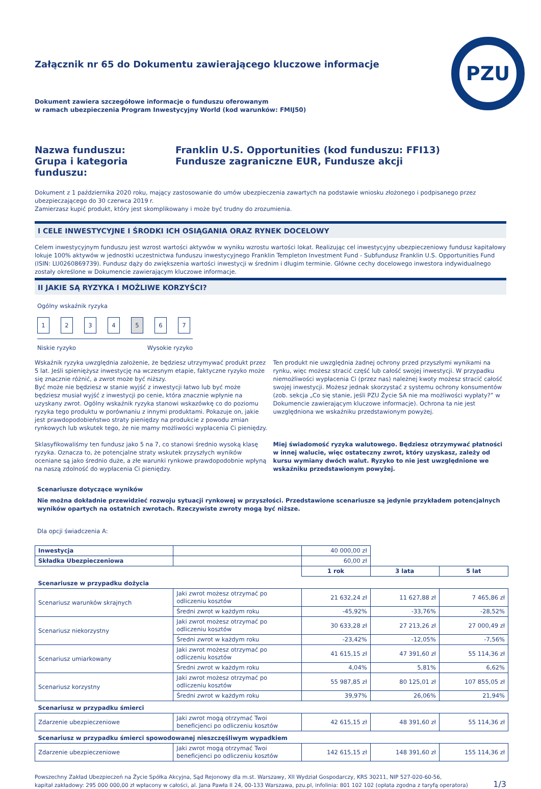PZU
Załącznik nr 65 do Dokumentu zawierającego kluczowe informacje
Dokument zawiera szczegółowe informacje o funduszu oferowanym
w ramach ubezpieczenia Program Inwestycyjny World (kod warunków: FMIJ50)
Nazwa funduszu:
Franklin U.S. Opportunities (kod funduszu: FFI13)
Grupa i kategoria funduszu:
Fundusze zagraniczne EUR, Fundusze akcji
Dokument z 1 października 2020 roku, mający zastosowanie do umów ubezpieczenia zawartych na podstawie wniosku złożonego i podpisanego przez ubezpieczającego do 30 czerwca 2019 r.
Zamierzasz kupić produkt, który jest skomplikowany i może być trudny do zrozumienia.
I CELE INWESTYCYJNE I ŚRODKI ICH OSIĄGANIA ORAZ RYNEK DOCELOWY
Celem inwestycyjnym funduszu jest wzrost wartości aktywów w wyniku wzrostu wartości lokat. Realizując cel inwestycyjny ubezpieczeniowy fundusz kapitałowy lokuje 100% aktywów w jednostki uczestnictwa funduszu inwestycyjnego Franklin Templeton Investment Fund - Subfundusz Franklin U.S. Opportunities Fund (ISIN: LU0260869739). Fundusz dąży do zwiększenia wartości inwestycji w średnim i długim terminie. Główne cechy docelowego inwestora indywidualnego zostały określone w Dokumencie zawierającym kluczowe informacje.
II JAKIE SĄ RYZYKA I MOŻLIWE KORZYŚCI?
Ogólny wskaźnik ryzyka
1234567
Niskie ryzyko Wysokie ryzyko
Wskaźnik ryzyka uwzględnia założenie, że będziesz utrzymywać produkt przez 5 lat. Jeśli spieniężysz inwestycję na wczesnym etapie, faktyczne ryzyko może się znacznie różnić, a zwrot może być niższy.
Być może nie będziesz w stanie wyjść z inwestycji łatwo lub być może będziesz musiał wyjść z inwestycji po cenie, która znacznie wpłynie na uzyskany zwrot. Ogólny wskaźnik ryzyka stanowi wskazówkę co do poziomu ryzyka tego produktu w porównaniu z innymi produktami. Pokazuje on, jakie jest prawdopodobieństwo straty pieniędzy na produkcie z powodu zmian rynkowych lub wskutek tego, że nie mamy możliwości wypłacenia Ci pieniędzy.
Sklasyfikowaliśmy ten fundusz jako 5 na 7, co stanowi średnio wysoką klasę ryzyka. Oznacza to, że potencjalne straty wskutek przyszłych wyników oceniane są jako średnio duże, a złe warunki rynkowe prawdopodobnie wpłyną na naszą zdolność do wypłacenia Ci pieniędzy.
Ten produkt nie uwzględnia żadnej ochrony przed przyszłymi wynikami na rynku, więc możesz stracić część lub całość swojej inwestycji. W przypadku niemożliwości wypłacenia Ci (przez nas) należnej kwoty możesz stracić całość swojej inwestycji. Możesz jednak skorzystać z systemu ochrony konsumentów (zob. sekcja „Co się stanie, jeśli PZU Życie SA nie ma możliwości wypłaty?” w Dokumencie zawierającym kluczowe informacje). Ochrona ta nie jest uwzględniona we wskaźniku przedstawionym powyżej.
Miej świadomość ryzyka walutowego. Będziesz otrzymywać płatności w innej walucie, więc ostateczny zwrot, który uzyskasz, zależy od kursu wymiany dwóch walut. Ryzyko to nie jest uwzględnione we wskaźniku przedstawionym powyżej.
Scenariusze dotyczące wyników
Nie można dokładnie przewidzieć rozwoju sytuacji rynkowej w przyszłości. Przedstawione scenariusze są jedynie przykładem potencjalnych wyników opartych na ostatnich zwrotach. Rzeczywiste zwroty mogą być niższe.
Dla opcji świadczenia A:
| Inwestycja | | 40 000,00 zł | | |
| Składka Ubezpieczeniowa | | 60,00 zł | | |
| | | 1 rok | 3 lata | 5 lat |
| Scenariusze w przypadku dożycia | | | | |
| Scenariusz warunków skrajnych | Jaki zwrot możesz otrzymać po odliczeniu kosztów | 21 632,24 zł | 11 627,88 zł | 7 465,86 zł |
| | Średni zwrot w każdym roku | -45,92% | -33,76% | -28,52% |
| Scenariusz niekorzystny | Jaki zwrot możesz otrzymać po odliczeniu kosztów | 30 633,28 zł | 27 213,26 zł | 27 000,49 zł |
| | Średni zwrot w każdym roku | -23,42% | -12,05% | -7,56% |
| Scenariusz umiarkowany | Jaki zwrot możesz otrzymać po odliczeniu kosztów | 41 615,15 zł | 47 391,60 zł | 55 114,36 zł |
| | Średni zwrot w każdym roku | 4,04% | 5,81% | 6,62% |
| Scenariusz korzystny | Jaki zwrot możesz otrzymać po odliczeniu kosztów | 55 987,85 zł | 80 125,01 zł | 107 855,05 zł |
| | Średni zwrot w każdym roku | 39,97% | 26,06% | 21,94% |
| Scenariusz w przypadku śmierci | | | | |
| Zdarzenie ubezpieczeniowe | Jaki zwrot mogą otrzymać Twoi beneficjenci po odliczeniu kosztów | 42 615,15 zł | 48 391,60 zł | 55 114,36 zł |
| Scenariusz w przypadku śmierci spowodowanej nieszczęśliwym wypadkiem | | | | |
| Zdarzenie ubezpieczeniowe | Jaki zwrot mogą otrzymać Twoi beneficjenci po odliczeniu kosztów | 142 615,15 zł | 148 391,60 zł | 155 114,36 zł |
Powszechny Zakład Ubezpieczeń na Życie Spółka Akcyjna, Sąd Rejonowy dla m.st. Warszawy, XII Wydział Gospodarczy, KRS 30211, NIP 527-020-60-56,
kapitał zakładowy: 295 000 000,00 zł wpłacony w całości, al. Jana Pawła II 24, 00-133 Warszawa, pzu.pl, infolinia: 801 102 102 (opłata zgodna z taryfą operatora)
1/3